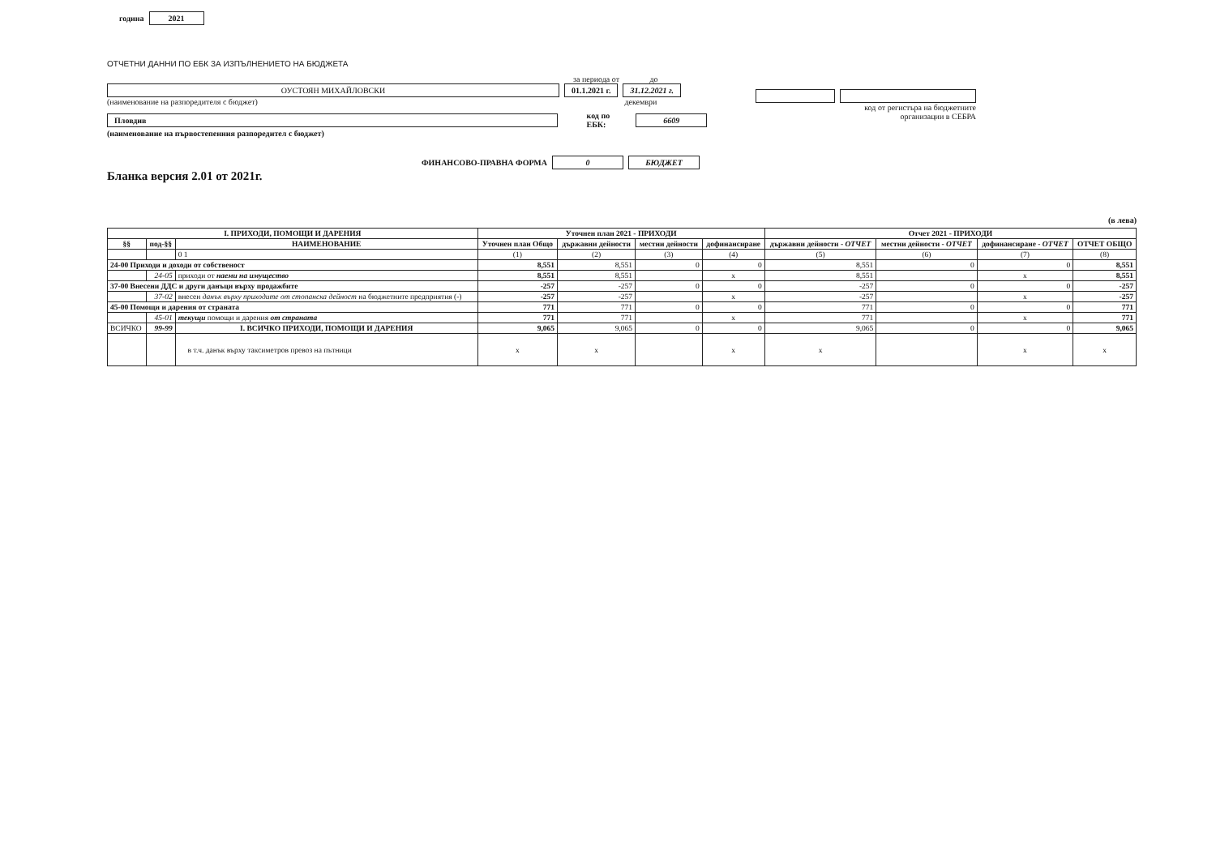година 2021
ОТЧЕТНИ ДАННИ ПО ЕБК ЗА ИЗПЪЛНЕНИЕТО НА БЮДЖЕТА
за периода от до
ОУСТОЯН МИХАЙЛОВСКИ 01.1.2021 г. 31.12.2021 г.
(наименование на разпоредителя с бюджет) декември
Пловдив код по ЕБК: 6609
(наименование на първостепенния разпоредител с бюджет)
ФИНАНСОВО-ПРАВНА ФОРМА 0 БЮДЖЕТ
Бланка версия 2.01 от 2021г.
код от регистъра на бюджетните
организации в СЕБРА
(в лева)
| I. ПРИХОДИ, ПОМОЩИ И ДАРЕНИЯ | | | Уточнен план 2021 - ПРИХОДИ | | | | Отчет 2021 - ПРИХОДИ | | | |
| --- | --- | --- | --- | --- | --- | --- | --- | --- | --- | --- |
| §§ | под-§§ | НАИМЕНОВАНИЕ | Уточнен план Общо | държавни дейности | местни дейности | дофинансиране | държавни дейности - ОТЧЕТ | местни дейности - ОТЧЕТ | дофинансиране - ОТЧЕТ | ОТЧЕТ ОБЩО |
| | | 0 1 | (1) | (2) | (3) | (4) | (5) | (6) | (7) | (8) |
| 24-00 Приходи и доходи от собственост | | | 8,551 | 8,551 | 0 | 0 | 8,551 | 0 | 0 | 8,551 |
| | 24-05 | приходи от наеми на имущество | 8,551 | 8,551 | | x | 8,551 | | x | 8,551 |
| 37-00 Внесени ДДС и други данъци върху продажбите | | | -257 | -257 | 0 | 0 | -257 | 0 | 0 | -257 |
| | 37-02 | внесен данък върху приходите от стопанска дейност на бюджетните предприятия (-) | -257 | -257 | | x | -257 | | x | -257 |
| 45-00 Помощи и дарения от страната | | | 771 | 771 | 0 | 0 | 771 | 0 | 0 | 771 |
| | 45-01 | текущи помощи и дарения от страната | 771 | 771 | | x | 771 | | x | 771 |
| ВСИЧКО | 99-99 | I. ВСИЧКО ПРИХОДИ, ПОМОЩИ И ДАРЕНИЯ | 9,065 | 9,065 | 0 | 0 | 9,065 | 0 | 0 | 9,065 |
| | | в т.ч. данък върху таксиметров превоз на пътници | x | x | | x | x | | x | x |